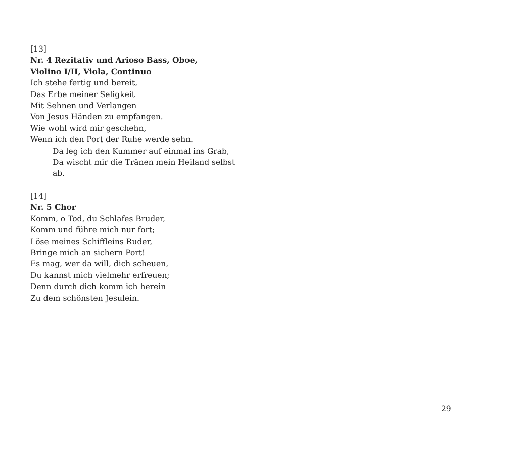[13]
Nr. 4 Rezitativ und Arioso Bass, Oboe,
Violino I/II, Viola, Continuo
Ich stehe fertig und bereit,
Das Erbe meiner Seligkeit
Mit Sehnen und Verlangen
Von Jesus Händen zu empfangen.
Wie wohl wird mir geschehn,
Wenn ich den Port der Ruhe werde sehn.
Da leg ich den Kummer auf einmal ins Grab,
Da wischt mir die Tränen mein Heiland selbst ab.
[14]
Nr. 5 Chor
Komm, o Tod, du Schlafes Bruder,
Komm und führe mich nur fort;
Löse meines Schiffleins Ruder,
Bringe mich an sichern Port!
Es mag, wer da will, dich scheuen,
Du kannst mich vielmehr erfreuen;
Denn durch dich komm ich herein
Zu dem schönsten Jesulein.
29